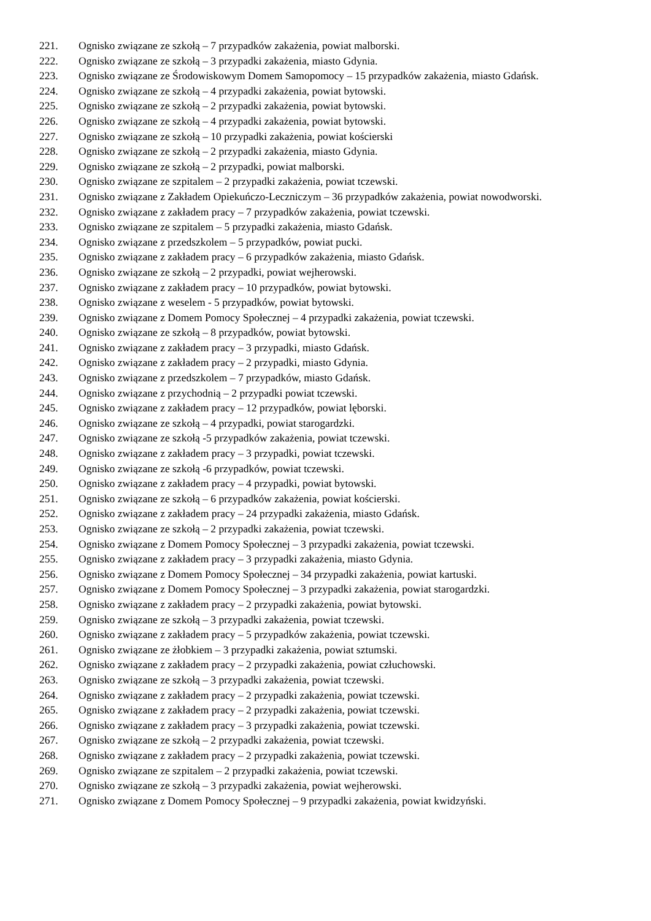221. Ognisko związane ze szkołą – 7 przypadków zakażenia, powiat malborski.
222. Ognisko związane ze szkołą – 3 przypadki zakażenia, miasto Gdynia.
223. Ognisko związane ze Środowiskowym Domem Samopomocy – 15 przypadków zakażenia, miasto Gdańsk.
224. Ognisko związane ze szkołą – 4 przypadki zakażenia, powiat bytowski.
225. Ognisko związane ze szkołą – 2 przypadki zakażenia, powiat bytowski.
226. Ognisko związane ze szkołą – 4 przypadki zakażenia, powiat bytowski.
227. Ognisko związane ze szkołą – 10 przypadki zakażenia, powiat kościerski
228. Ognisko związane ze szkołą – 2 przypadki zakażenia, miasto Gdynia.
229. Ognisko związane ze szkołą – 2 przypadki, powiat malborski.
230. Ognisko związane ze szpitalem – 2 przypadki zakażenia, powiat tczewski.
231. Ognisko związane z Zakładem Opiekuńczo-Leczniczym – 36 przypadków zakażenia, powiat nowodworski.
232. Ognisko związane z zakładem pracy – 7 przypadków zakażenia, powiat tczewski.
233. Ognisko związane ze szpitalem – 5 przypadki zakażenia, miasto Gdańsk.
234. Ognisko związane z przedszkolem – 5 przypadków, powiat pucki.
235. Ognisko związane z zakładem pracy – 6 przypadków zakażenia, miasto Gdańsk.
236. Ognisko związane ze szkołą – 2 przypadki, powiat wejherowski.
237. Ognisko związane z zakładem pracy – 10 przypadków, powiat bytowski.
238. Ognisko związane z weselem - 5 przypadków, powiat bytowski.
239. Ognisko związane z Domem Pomocy Społecznej – 4 przypadki zakażenia, powiat tczewski.
240. Ognisko związane ze szkołą – 8 przypadków, powiat bytowski.
241. Ognisko związane z zakładem pracy – 3 przypadki, miasto Gdańsk.
242. Ognisko związane z zakładem pracy – 2 przypadki, miasto Gdynia.
243. Ognisko związane z przedszkolem – 7 przypadków, miasto Gdańsk.
244. Ognisko związane z przychodnią – 2 przypadki powiat tczewski.
245. Ognisko związane z zakładem pracy – 12 przypadków, powiat lęborski.
246. Ognisko związane ze szkołą – 4 przypadki, powiat starogardzki.
247. Ognisko związane ze szkołą -5 przypadków zakażenia, powiat tczewski.
248. Ognisko związane z zakładem pracy – 3 przypadki, powiat tczewski.
249. Ognisko związane ze szkołą -6 przypadków, powiat tczewski.
250. Ognisko związane z zakładem pracy – 4 przypadki, powiat bytowski.
251. Ognisko związane ze szkołą – 6 przypadków zakażenia, powiat kościerski.
252. Ognisko związane z zakładem pracy – 24 przypadki zakażenia, miasto Gdańsk.
253. Ognisko związane ze szkołą – 2 przypadki zakażenia, powiat tczewski.
254. Ognisko związane z Domem Pomocy Społecznej – 3 przypadki zakażenia, powiat tczewski.
255. Ognisko związane z zakładem pracy – 3 przypadki zakażenia, miasto Gdynia.
256. Ognisko związane z Domem Pomocy Społecznej – 34 przypadki zakażenia, powiat kartuski.
257. Ognisko związane z Domem Pomocy Społecznej – 3 przypadki zakażenia, powiat starogardzki.
258. Ognisko związane z zakładem pracy – 2 przypadki zakażenia, powiat bytowski.
259. Ognisko związane ze szkołą – 3 przypadki zakażenia, powiat tczewski.
260. Ognisko związane z zakładem pracy – 5 przypadków zakażenia, powiat tczewski.
261. Ognisko związane ze żłobkiem – 3 przypadki zakażenia, powiat sztumski.
262. Ognisko związane z zakładem pracy – 2 przypadki zakażenia, powiat człuchowski.
263. Ognisko związane ze szkołą – 3 przypadki zakażenia, powiat tczewski.
264. Ognisko związane z zakładem pracy – 2 przypadki zakażenia, powiat tczewski.
265. Ognisko związane z zakładem pracy – 2 przypadki zakażenia, powiat tczewski.
266. Ognisko związane z zakładem pracy – 3 przypadki zakażenia, powiat tczewski.
267. Ognisko związane ze szkołą – 2 przypadki zakażenia, powiat tczewski.
268. Ognisko związane z zakładem pracy – 2 przypadki zakażenia, powiat tczewski.
269. Ognisko związane ze szpitalem – 2 przypadki zakażenia, powiat tczewski.
270. Ognisko związane ze szkołą – 3 przypadki zakażenia, powiat wejherowski.
271. Ognisko związane z Domem Pomocy Społecznej – 9 przypadki zakażenia, powiat kwidzyński.